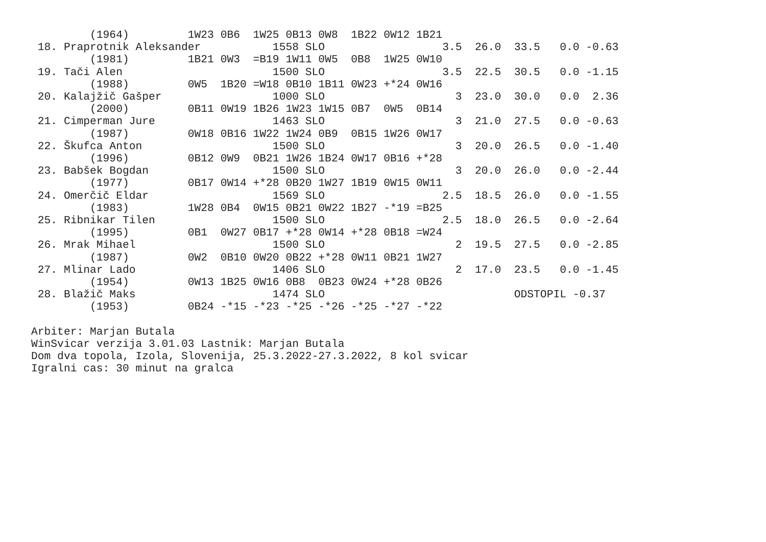(1964)         1W23 0B6  1W25 0B13 0W8  1B22 0W12 1B21
 18. Praprotnik Aleksander           1558 SLO                  3.5  26.0  33.5   0.0 -0.63
         (1981)         1B21 0W3  =B19 1W11 0W5  0B8  1W25 0W10
 19. Tači Alen                       1500 SLO                  3.5  22.5  30.5   0.0 -1.15
         (1988)         0W5  1B20 =W18 0B10 1B11 0W23 +*24 0W16
 20. Kalajžič Gašper                 1000 SLO                    3  23.0  30.0   0.0  2.36
         (2000)         0B11 0W19 1B26 1W23 1W15 0B7  0W5  0B14
 21. Cimperman Jure                  1463 SLO                    3  21.0  27.5   0.0 -0.63
         (1987)         0W18 0B16 1W22 1W24 0B9  0B15 1W26 0W17
 22. Škufca Anton                    1500 SLO                    3  20.0  26.5   0.0 -1.40
         (1996)         0B12 0W9  0B21 1W26 1B24 0W17 0B16 +*28
 23. Babšek Bogdan                   1500 SLO                    3  20.0  26.0   0.0 -2.44
         (1977)         0B17 0W14 +*28 0B20 1W27 1B19 0W15 0W11
 24. Omerčič Eldar                   1569 SLO                  2.5  18.5  26.0   0.0 -1.55
         (1983)         1W28 0B4  0W15 0B21 0W22 1B27 -*19 =B25
 25. Ribnikar Tilen                  1500 SLO                  2.5  18.0  26.5   0.0 -2.64
         (1995)         0B1  0W27 0B17 +*28 0W14 +*28 0B18 =W24
 26. Mrak Mihael                     1500 SLO                    2  19.5  27.5   0.0 -2.85
         (1987)         0W2  0B10 0W20 0B22 +*28 0W11 0B21 1W27
 27. Mlinar Lado                     1406 SLO                    2  17.0  23.5   0.0 -1.45
         (1954)         0W13 1B25 0W16 0B8  0B23 0W24 +*28 0B26
 28. Blažič Maks                     1474 SLO                             ODSTOPIL -0.37
         (1953)         0B24 -*15 -*23 -*25 -*26 -*25 -*27 -*22

Arbiter: Marjan Butala
WinSvicar verzija 3.01.03 Lastnik: Marjan Butala
Dom dva topola, Izola, Slovenija, 25.3.2022-27.3.2022, 8 kol svicar
Igralni cas: 30 minut na gralca